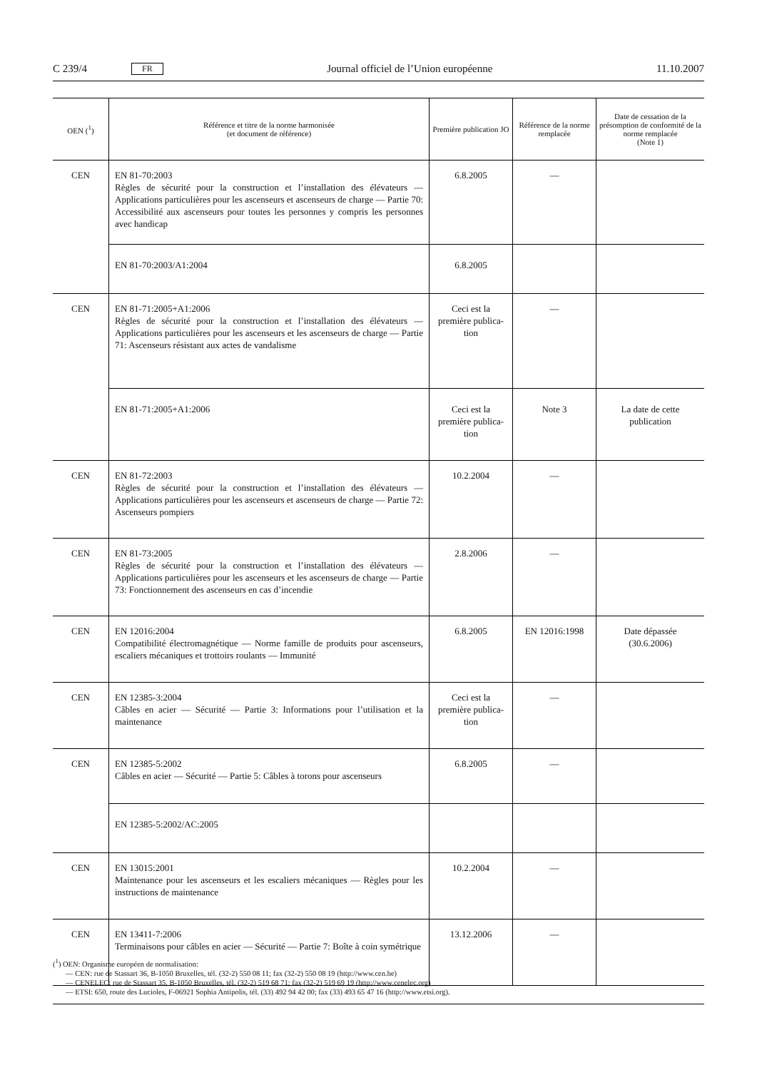C 239/4 FR Journal officiel de l’Union européenne 11.10.2007
| OEN (<sup>1</sup>) | Référence et titre de la norme harmonisée (et document de référence) | Première publication JO | Référence de la norme remplacée | Date de cessation de la présomption de conformité de la norme remplacée (Note 1) |
| --- | --- | --- | --- | --- |
| CEN | EN 81-70:2003 Règles de sécurité pour la construction et l’installation des élévateurs — Applications particulières pour les ascenseurs et ascenseurs de charge — Partie 70: Accessibilité aux ascenseurs pour toutes les personnes y compris les personnes avec handicap | 6.8.2005 | — | |
| | EN 81-70:2003/A1:2004 | 6.8.2005 | | |
| CEN | EN 81-71:2005+A1:2006 Règles de sécurité pour la construction et l’installation des élévateurs — Applications particulières pour les ascenseurs et les ascenseurs de charge — Partie 71: Ascenseurs résistant aux actes de vandalisme | Ceci est la première publica­tion | — | |
| | EN 81-71:2005+A1:2006 | Ceci est la première publica­tion | Note 3 | La date de cette publication |
| CEN | EN 81-72:2003 Règles de sécurité pour la construction et l’installation des élévateurs — Applications particulières pour les ascenseurs et ascenseurs de charge — Partie 72: Ascenseurs pompiers | 10.2.2004 | — | |
| CEN | EN 81-73:2005 Règles de sécurité pour la construction et l’installation des élévateurs — Applications particulières pour les ascenseurs et les ascenseurs de charge — Partie 73: Fonctionnement des ascenseurs en cas d’incendie | 2.8.2006 | — | |
| CEN | EN 12016:2004 Compatibilité électromagnétique — Norme famille de produits pour ascenseurs, escaliers mécaniques et trottoirs roulants — Immunité | 6.8.2005 | EN 12016:1998 | Date dépassée (30.6.2006) |
| CEN | EN 12385-3:2004 Câbles en acier — Sécurité — Partie 3: Informations pour l’utilisation et la maintenance | Ceci est la première publica­tion | — | |
| CEN | EN 12385-5:2002 Câbles en acier — Sécurité — Partie 5: Câbles à torons pour ascenseurs | 6.8.2005 | — | |
| | EN 12385-5:2002/AC:2005 | | | |
| CEN | EN 13015:2001 Maintenance pour les ascenseurs et les escaliers mécaniques — Règles pour les instructions de maintenance | 10.2.2004 | — | |
| CEN | EN 13411-7:2006 Terminaisons pour câbles en acier — Sécurité — Partie 7: Boîte à coin symétrique | 13.12.2006 | — | |
(<sup>1</sup>) OEN: Organisme européen de normalisation:
— CEN: rue de Stassart 36, B-1050 Bruxelles, tél. (32-2) 550 08 11; fax (32-2) 550 08 19 (http://www.cen.be)
— CENELEC: rue de Stassart 35, B-1050 Bruxelles, tél. (32-2) 519 68 71; fax (32-2) 519 69 19 (http://www.cenelec.org)
— ETSI: 650, route des Lucioles, F-06921 Sophia Antipolis, tél. (33) 492 94 42 00; fax (33) 493 65 47 16 (http://www.etsi.org).